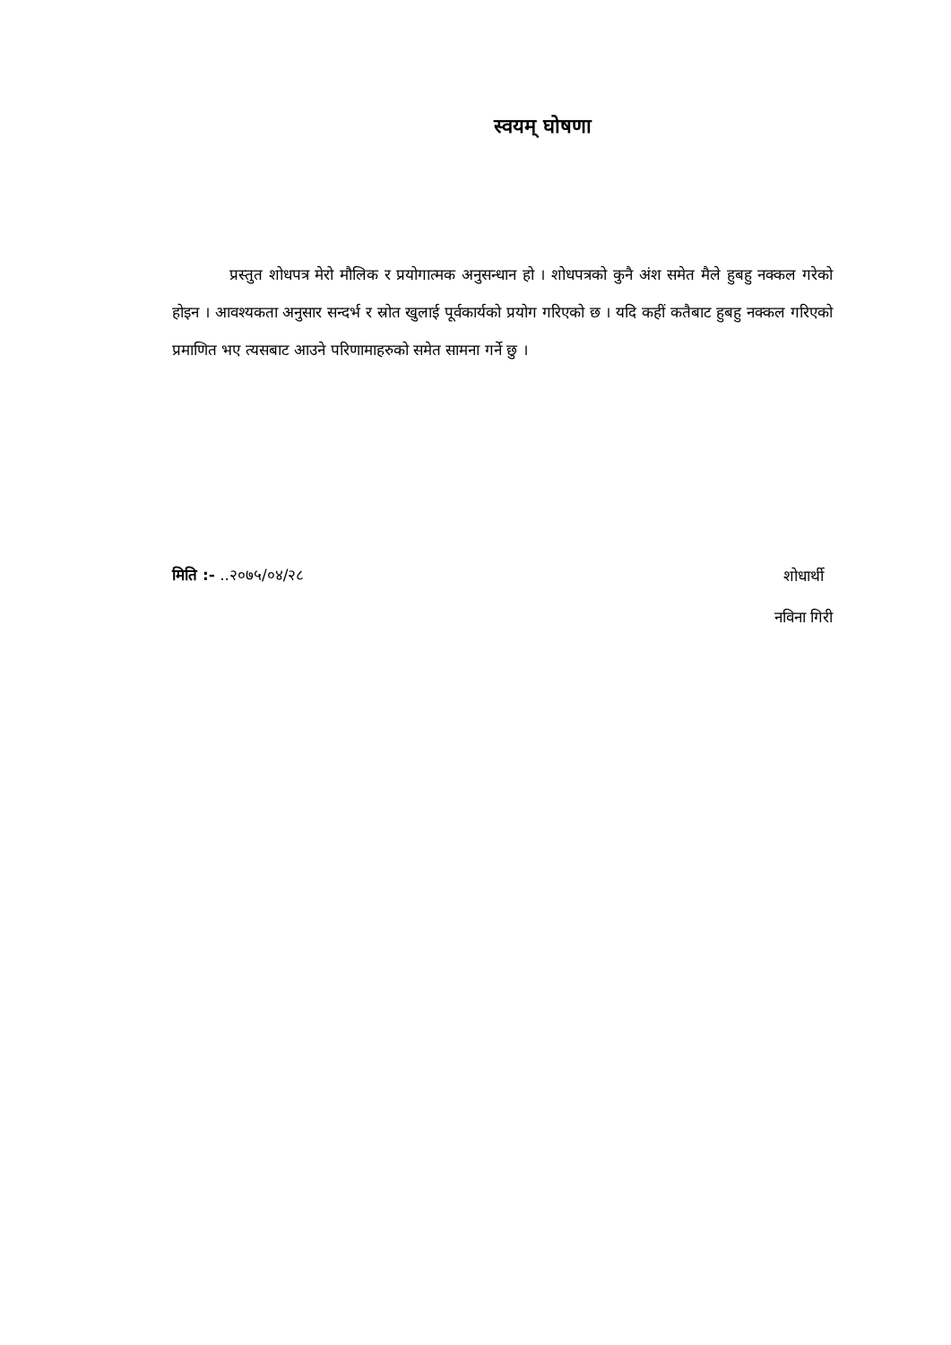स्वयम् घोषणा
प्रस्तुत शोधपत्र मेरो मौलिक र प्रयोगात्मक अनुसन्धान हो । शोधपत्रको कुनै अंश समेत मैले हुबहु नक्कल गरेको होइन । आवश्यकता अनुसार सन्दर्भ र स्रोत खुलाई पूर्वकार्यको प्रयोग गरिएको छ । यदि कहीं कतैबाट हुबहु नक्कल गरिएको प्रमाणित भए त्यसबाट आउने परिणामाहरुको समेत सामना गर्ने छु ।
मिति :- ..२०७५/०४/२८
शोधार्थी
नविना गिरी